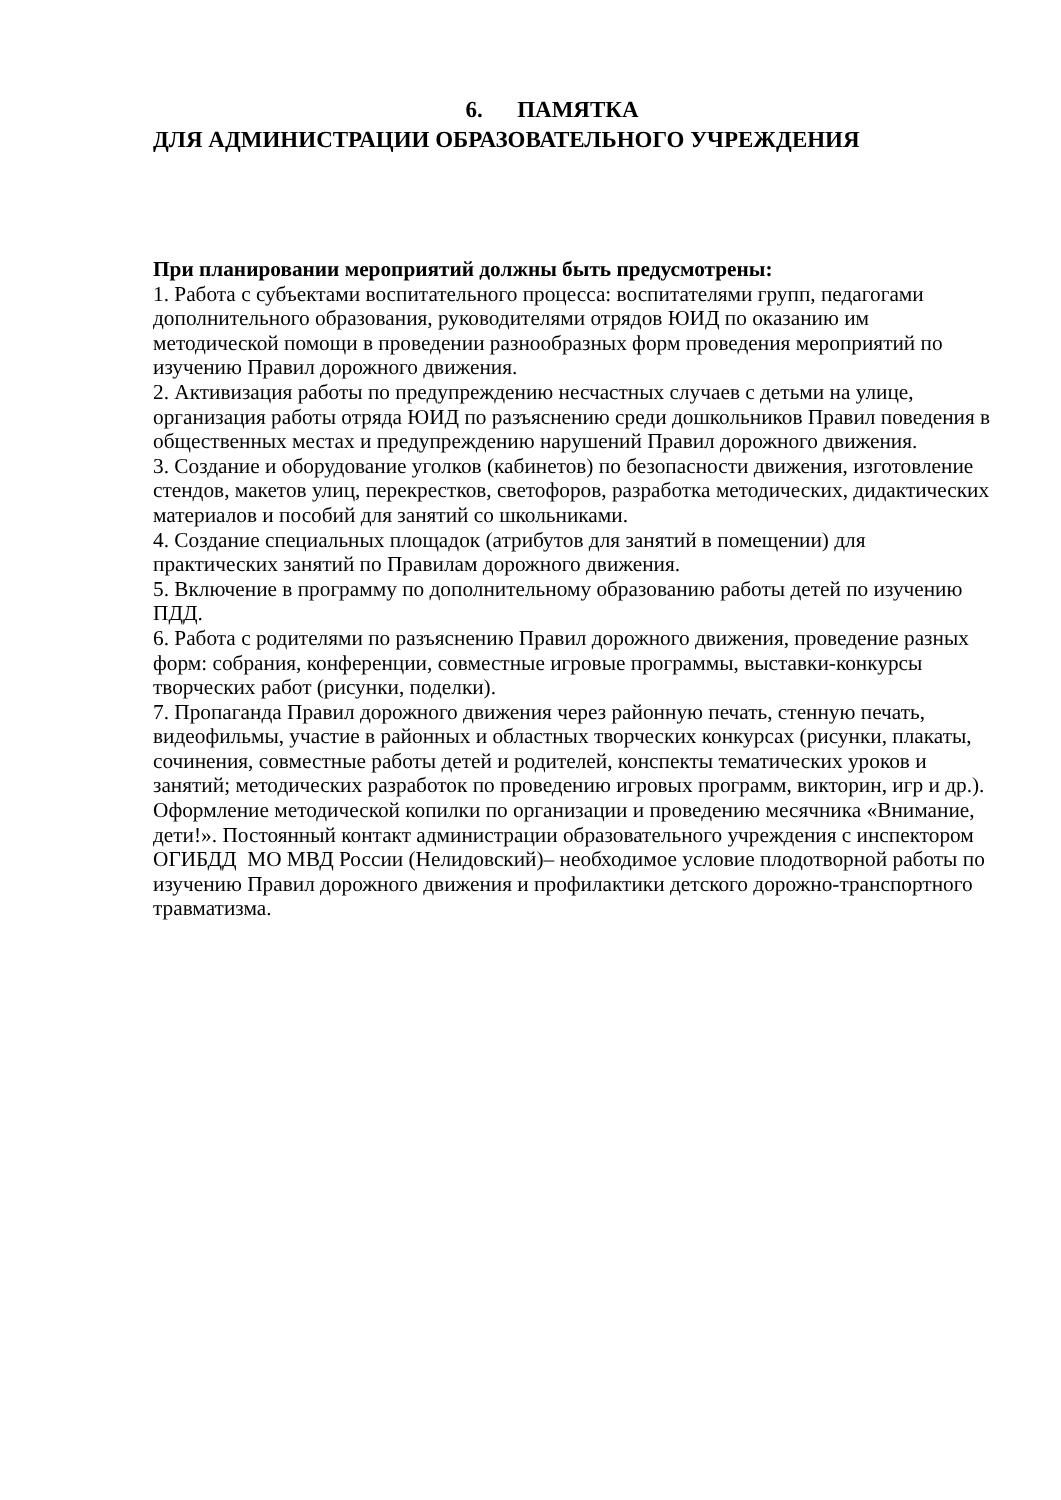6. ПАМЯТКА
ДЛЯ АДМИНИСТРАЦИИ ОБРАЗОВАТЕЛЬНОГО УЧРЕЖДЕНИЯ
При планировании мероприятий должны быть предусмотрены:
1. Работа с субъектами воспитательного процесса: воспитателями групп, педагогами дополнительного образования, руководителями отрядов ЮИД по оказанию им методической помощи в проведении разнообразных форм проведения мероприятий по изучению Правил дорожного движения.
2. Активизация работы по предупреждению несчастных случаев с детьми на улице, организация работы отряда ЮИД по разъяснению среди дошкольников Правил поведения в общественных местах и предупреждению нарушений Правил дорожного движения.
3. Создание и оборудование уголков (кабинетов) по безопасности движения, изготовление стендов, макетов улиц, перекрестков, светофоров, разработка методических, дидактических материалов и пособий для занятий со школьниками.
4. Создание специальных площадок (атрибутов для занятий в помещении) для практических занятий по Правилам дорожного движения.
5. Включение в программу по дополнительному образованию работы детей по изучению ПДД.
6. Работа с родителями по разъяснению Правил дорожного движения, проведение разных форм: собрания, конференции, совместные игровые программы, выставки-конкурсы творческих работ (рисунки, поделки).
7. Пропаганда Правил дорожного движения через районную печать, стенную печать, видеофильмы, участие в районных и областных творческих конкурсах (рисунки, плакаты, сочинения, совместные работы детей и родителей, конспекты тематических уроков и занятий; методических разработок по проведению игровых программ, викторин, игр и др.). Оформление методической копилки по организации и проведению месячника «Внимание, дети!». Постоянный контакт администрации образовательного учреждения с инспектором ОГИБДД МО МВД России (Нелидовский)– необходимое условие плодотворной работы по изучению Правил дорожного движения и профилактики детского дорожно-транспортного травматизма.